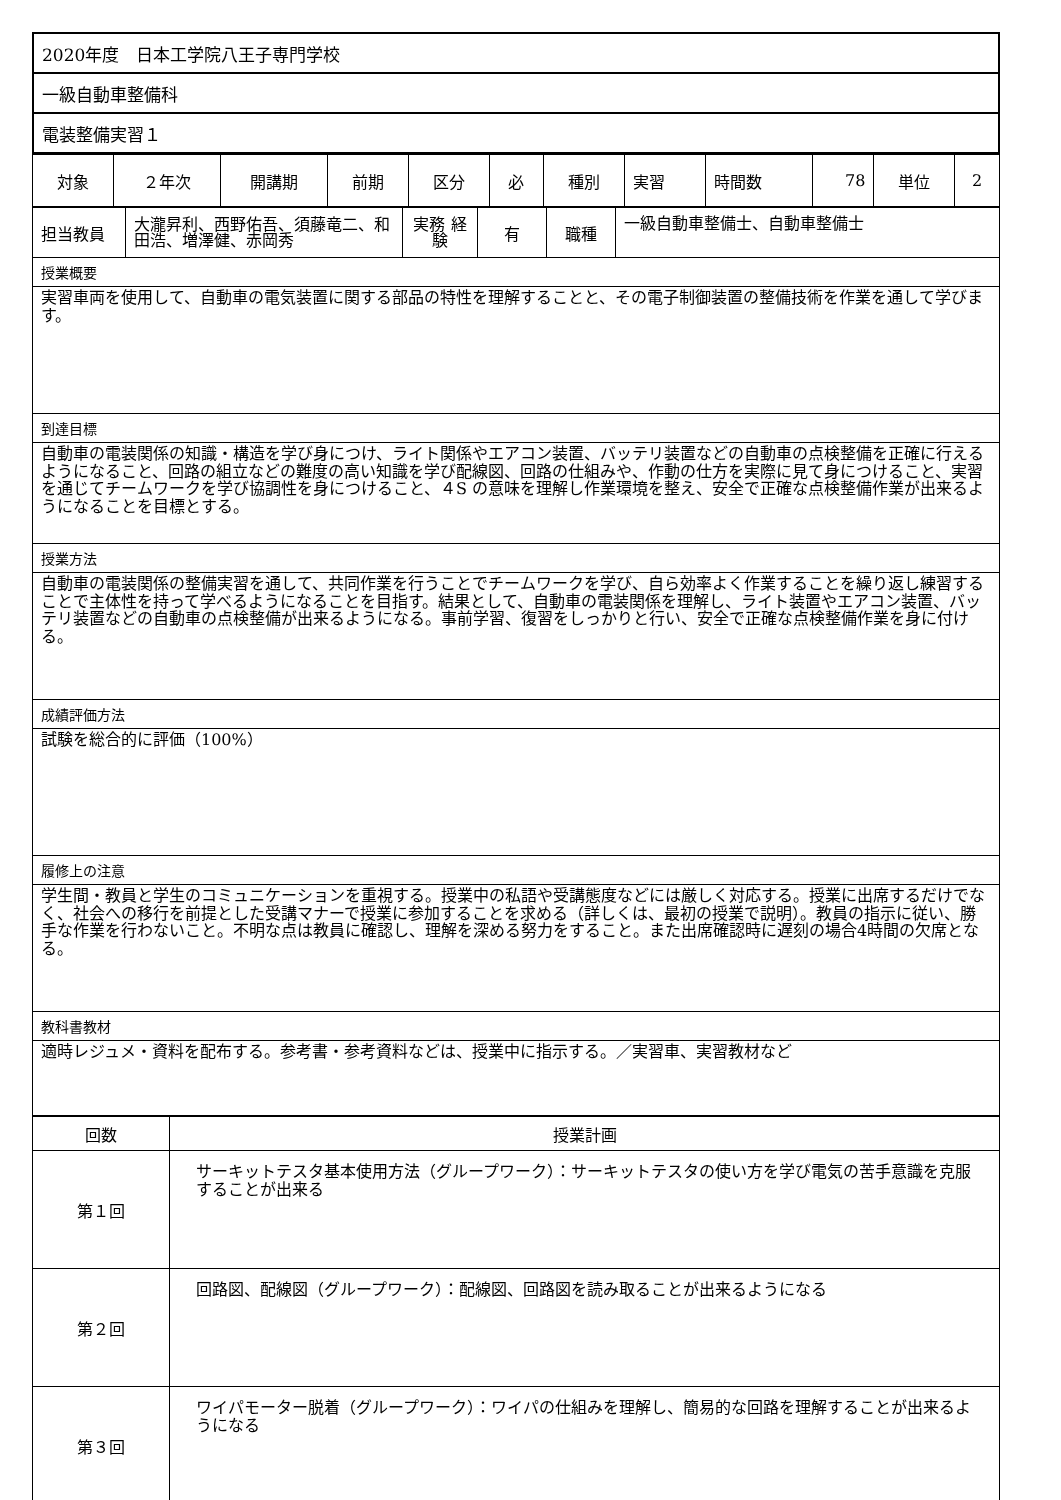| 2020年度 日本工学院八王子専門学校 |
| 一級自動車整備科 |
| 電装整備実習１ |
| 対象 | ２年次 | 開講期 | 前期 | 区分 | 必 | 種別 | 実習 | 時間数 | 78 | 単位 | 2 |
| 担当教員 | 大瀧昇利、西野佑吾、須藤竜二、和田浩、増澤健、赤岡秀 | 実務 経験 | 有 | 職種 | 一級自動車整備士、自動車整備士 |
| 授業概要 | | | | | |
| 実習車両を使用して、自動車の電気装置に関する部品の特性を理解することと、その電子制御装置の整備技術を作業を通して学びます。 | | | | | |
| 到達目標 | | | | | |
| 自動車の電装関係の知識・構造を学び身につけ、ライト関係やエアコン装置、バッテリ装置などの自動車の点検整備を正確に行えるようになること、回路の組立などの難度の高い知識を学び配線図、回路の仕組みや、作動の仕方を実際に見て身につけること、実習を通じてチームワークを学び協調性を身につけること、４S の意味を理解し作業環境を整え、安全で正確な点検整備作業が出来るようになることを目標とする。 | | | | | |
| 授業方法 | | | | | |
| 自動車の電装関係の整備実習を通して、共同作業を行うことでチームワークを学び、自ら効率よく作業することを繰り返し練習することで主体性を持って学べるようになることを目指す。結果として、自動車の電装関係を理解し、ライト装置やエアコン装置、バッテリ装置などの自動車の点検整備が出来るようになる。事前学習、復習をしっかりと行い、安全で正確な点検整備作業を身に付ける。 | | | | | |
| 成績評価方法 | | | | | |
| 試験を総合的に評価（100%） | | | | | |
| 履修上の注意 | | | | | |
| 学生間・教員と学生のコミュニケーションを重視する。授業中の私語や受講態度などには厳しく対応する。授業に出席するだけでなく、社会への移行を前提とした受講マナーで授業に参加することを求める（詳しくは、最初の授業で説明）。教員の指示に従い、勝手な作業を行わないこと。不明な点は教員に確認し、理解を深める努力をすること。また出席確認時に遅刻の場合4時間の欠席となる。 | | | | | |
| 教科書教材 | | | | | |
| 適時レジュメ・資料を配布する。参考書・参考資料などは、授業中に指示する。／実習車、実習教材など | | | | | |
| 回数 | 授業計画 |
| --- | --- |
| 第１回 | サーキットテスタ基本使用方法（グループワーク）：サーキットテスタの使い方を学び電気の苦手意識を克服することが出来る |
| 第２回 | 回路図、配線図（グループワーク）：配線図、回路図を読み取ることが出来るようになる |
| 第３回 | ワイパモーター脱着（グループワーク）：ワイパの仕組みを理解し、簡易的な回路を理解することが出来るようになる |